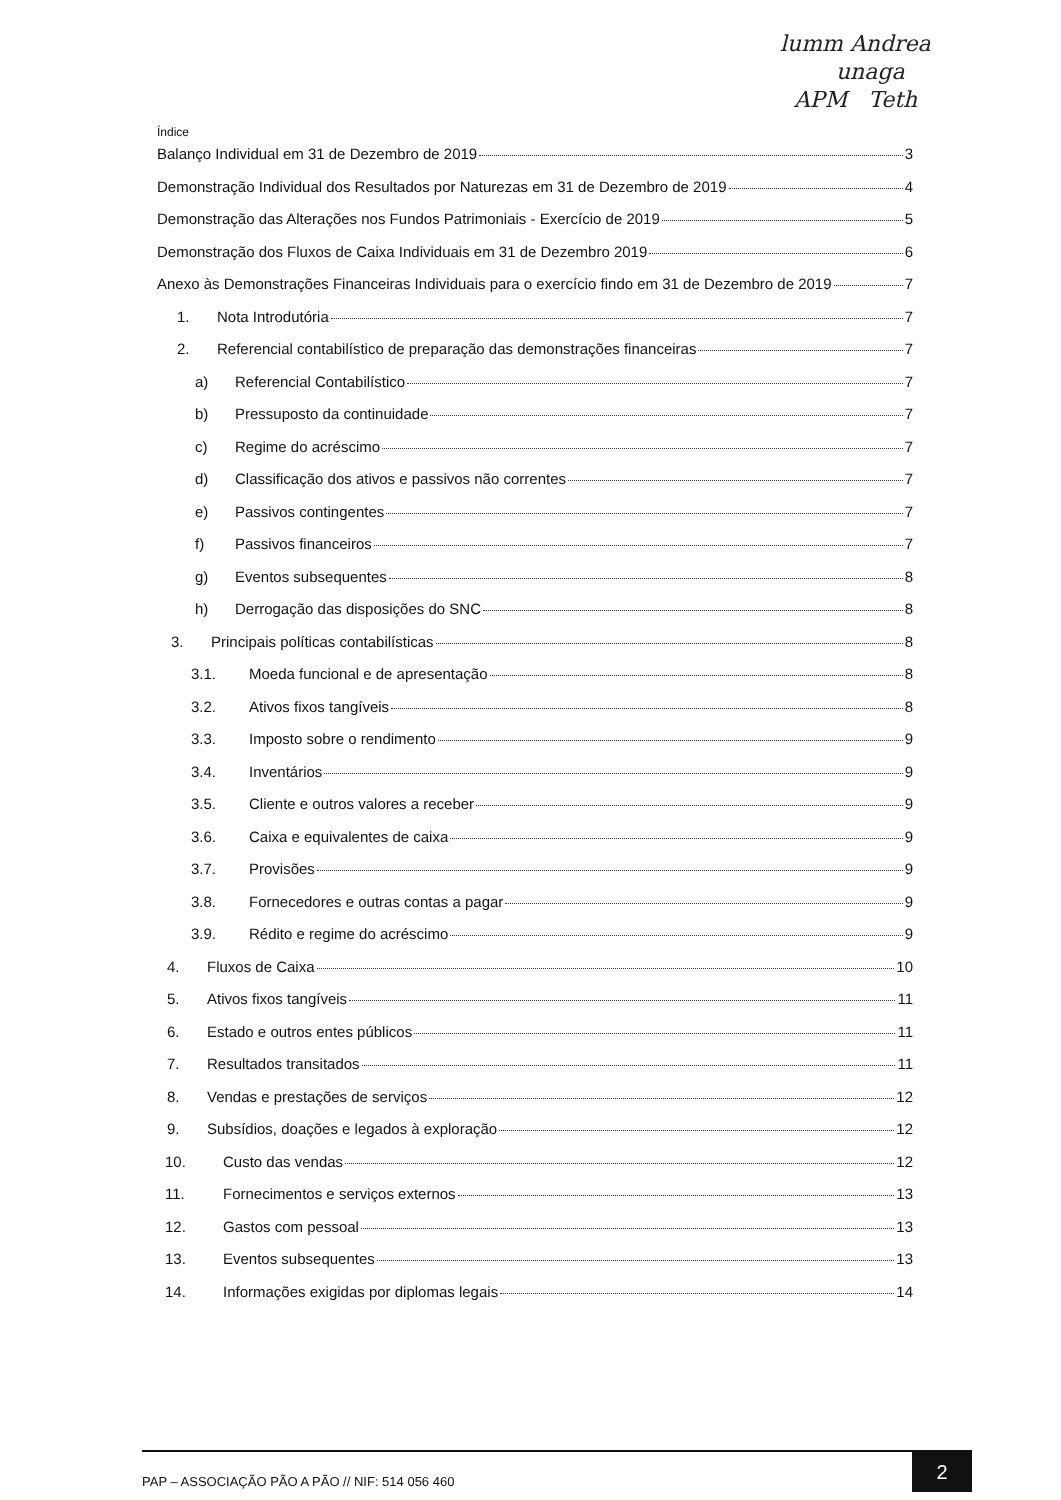lumm Andrea
unaga
APM Teth
Índice
Balanço Individual em 31 de Dezembro de 2019 3
Demonstração Individual dos Resultados por Naturezas em 31 de Dezembro de 2019 4
Demonstração das Alterações nos Fundos Patrimoniais - Exercício de 2019 5
Demonstração dos Fluxos de Caixa Individuais em 31 de Dezembro 2019 6
Anexo às Demonstrações Financeiras Individuais para o exercício findo em 31 de Dezembro de 2019 7
1. Nota Introdutória 7
2. Referencial contabilístico de preparação das demonstrações financeiras 7
a) Referencial Contabilístico 7
b) Pressuposto da continuidade 7
c) Regime do acréscimo 7
d) Classificação dos ativos e passivos não correntes 7
e) Passivos contingentes 7
f) Passivos financeiros 7
g) Eventos subsequentes 8
h) Derrogação das disposições do SNC 8
3. Principais políticas contabilísticas 8
3.1. Moeda funcional e de apresentação 8
3.2. Ativos fixos tangíveis 8
3.3. Imposto sobre o rendimento 9
3.4. Inventários 9
3.5. Cliente e outros valores a receber 9
3.6. Caixa e equivalentes de caixa 9
3.7. Provisões 9
3.8. Fornecedores e outras contas a pagar 9
3.9. Rédito e regime do acréscimo 9
4. Fluxos de Caixa 10
5. Ativos fixos tangíveis 11
6. Estado e outros entes públicos 11
7. Resultados transitados 11
8. Vendas e prestações de serviços 12
9. Subsídios, doações e legados à exploração 12
10. Custo das vendas 12
11. Fornecimentos e serviços externos 13
12. Gastos com pessoal 13
13. Eventos subsequentes 13
14. Informações exigidas por diplomas legais 14
PAP – ASSOCIAÇÃO PÃO A PÃO // NIF: 514 056 460 2